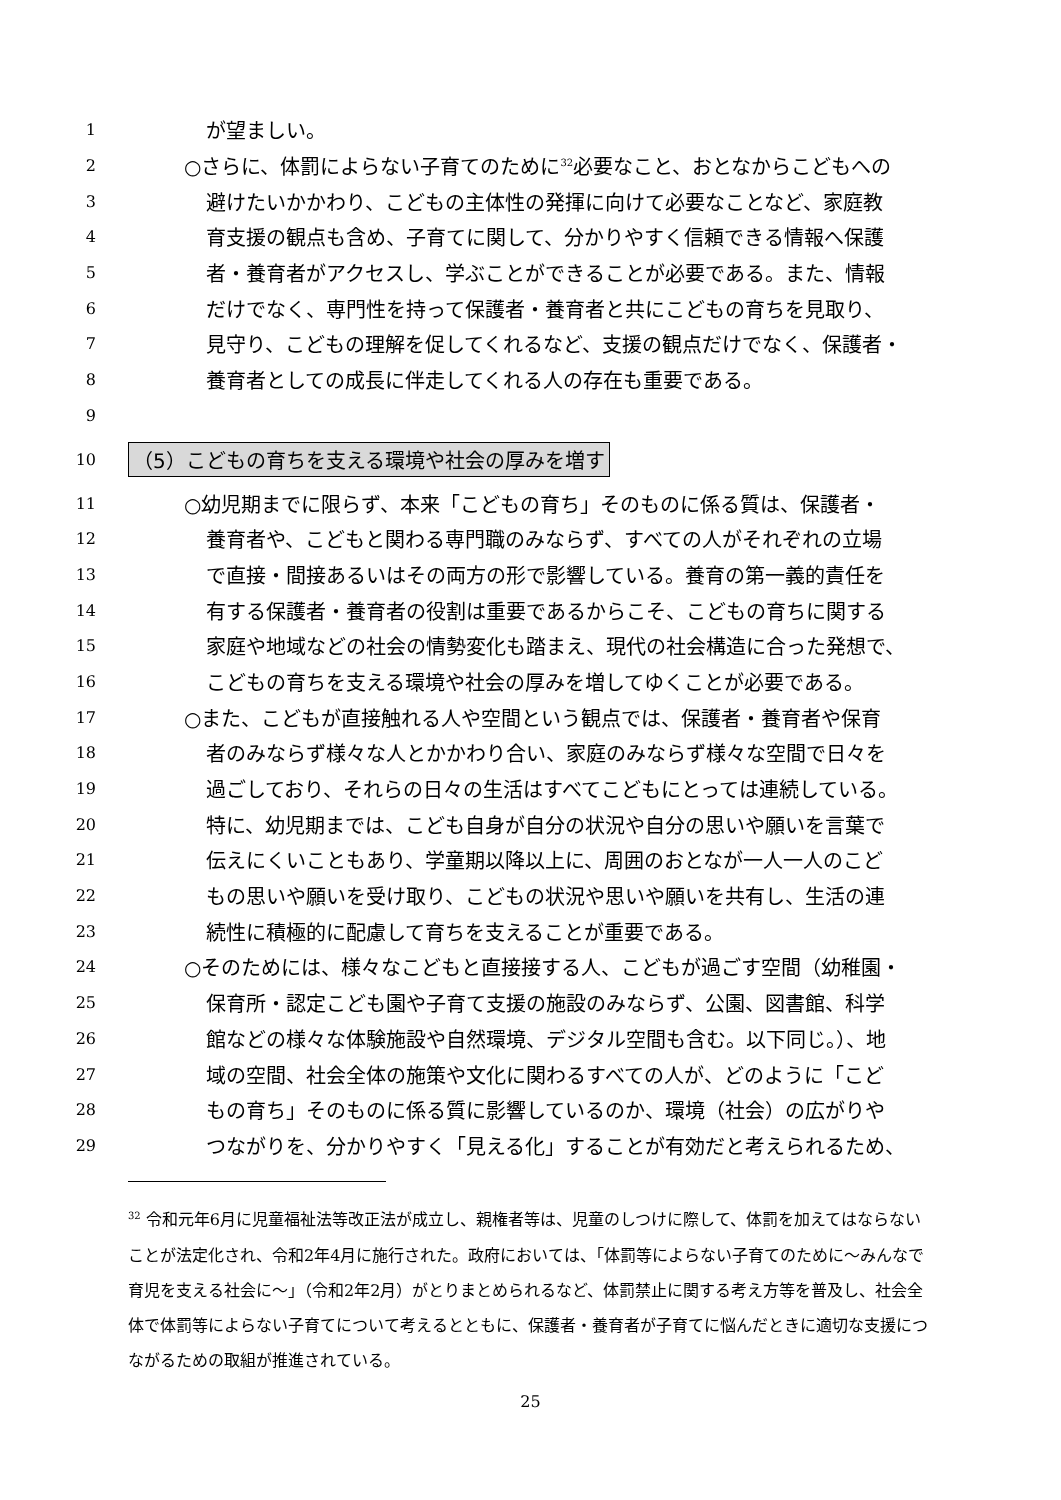1 が望ましい。
2 ○さらに、体罰によらない子育てのために<sup>32</sup>必要なこと、おとなからこどもへの
3 避けたいかかわり、こどもの主体性の発揮に向けて必要なことなど、家庭教
4 育支援の観点も含め、子育てに関して、分かりやすく信頼できる情報へ保護
5 者・養育者がアクセスし、学ぶことができることが必要である。また、情報
6 だけでなく、専門性を持って保護者・養育者と共にこどもの育ちを見取り、
7 見守り、こどもの理解を促してくれるなど、支援の観点だけでなく、保護者・
8 養育者としての成長に伴走してくれる人の存在も重要である。
9
10 （5）こどもの育ちを支える環境や社会の厚みを増す
11 ○幼児期までに限らず、本来「こどもの育ち」そのものに係る質は、保護者・
12 養育者や、こどもと関わる専門職のみならず、すべての人がそれぞれの立場
13 で直接・間接あるいはその両方の形で影響している。養育の第一義的責任を
14 有する保護者・養育者の役割は重要であるからこそ、こどもの育ちに関する
15 家庭や地域などの社会の情勢変化も踏まえ、現代の社会構造に合った発想で、
16 こどもの育ちを支える環境や社会の厚みを増してゆくことが必要である。
17 ○また、こどもが直接触れる人や空間という観点では、保護者・養育者や保育
18 者のみならず様々な人とかかわり合い、家庭のみならず様々な空間で日々を
19 過ごしており、それらの日々の生活はすべてこどもにとっては連続している。
20 特に、幼児期までは、こども自身が自分の状況や自分の思いや願いを言葉で
21 伝えにくいこともあり、学童期以降以上に、周囲のおとなが一人一人のこど
22 もの思いや願いを受け取り、こどもの状況や思いや願いを共有し、生活の連
23 続性に積極的に配慮して育ちを支えることが重要である。
24 ○そのためには、様々なこどもと直接接する人、こどもが過ごす空間（幼稚園・
25 保育所・認定こども園や子育て支援の施設のみならず、公園、図書館、科学
26 館などの様々な体験施設や自然環境、デジタル空間も含む。以下同じ。）、地
27 域の空間、社会全体の施策や文化に関わるすべての人が、どのように「こど
28 もの育ち」そのものに係る質に影響しているのか、環境（社会）の広がりや
29 つながりを、分かりやすく「見える化」することが有効だと考えられるため、
<sup>32</sup> 令和元年6月に児童福祉法等改正法が成立し、親権者等は、児童のしつけに際して、体罰を加えてはならないことが法定化され、令和2年4月に施行された。政府においては、「体罰等によらない子育てのために～みんなで育児を支える社会に～」（令和2年2月）がとりまとめられるなど、体罰禁止に関する考え方等を普及し、社会全体で体罰等によらない子育てについて考えるとともに、保護者・養育者が子育てに悩んだときに適切な支援につながるための取組が推進されている。
25